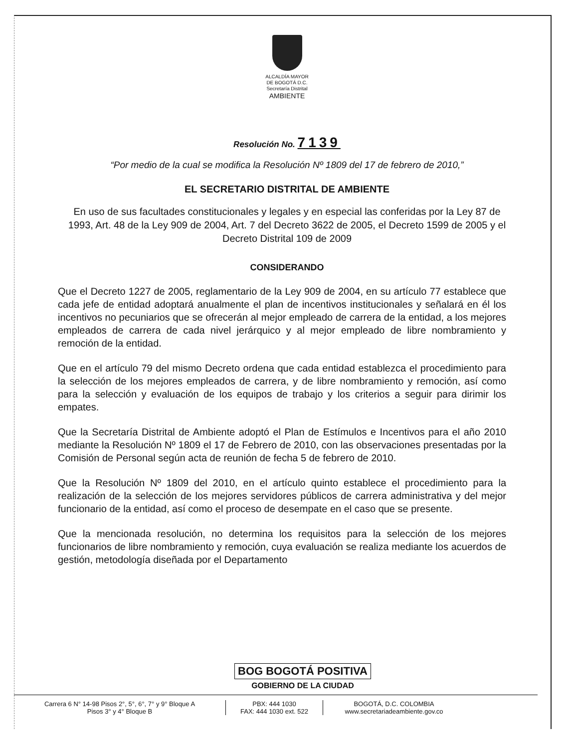ALCALDÍA MAYOR
DE BOGOTÁ D.C.
Secretaría Distrital
AMBIENTE
Resolución No. 7139
“Por medio de la cual se modifica la Resolución Nº 1809 del 17 de febrero de 2010,”
EL SECRETARIO DISTRITAL DE AMBIENTE
En uso de sus facultades constitucionales y legales y en especial las conferidas por la Ley 87 de 1993, Art. 48 de la Ley 909 de 2004, Art. 7 del Decreto 3622 de 2005, el Decreto 1599 de 2005 y el Decreto Distrital 109 de 2009
CONSIDERANDO
Que el Decreto 1227 de 2005, reglamentario de la Ley 909 de 2004, en su artículo 77 establece que cada jefe de entidad adoptará anualmente el plan de incentivos institucionales y señalará en él los incentivos no pecuniarios que se ofrecerán al mejor empleado de carrera de la entidad, a los mejores empleados de carrera de cada nivel jerárquico y al mejor empleado de libre nombramiento y remoción de la entidad.
Que en el artículo 79 del mismo Decreto ordena que cada entidad establezca el procedimiento para la selección de los mejores empleados de carrera, y de libre nombramiento y remoción, así como para la selección y evaluación de los equipos de trabajo y los criterios a seguir para dirimir los empates.
Que la Secretaría Distrital de Ambiente adoptó el Plan de Estímulos e Incentivos para el año 2010 mediante la Resolución Nº 1809 el 17 de Febrero de 2010, con las observaciones presentadas por la Comisión de Personal según acta de reunión de fecha 5 de febrero de 2010.
Que la Resolución Nº 1809 del 2010, en el artículo quinto establece el procedimiento para la realización de la selección de los mejores servidores públicos de carrera administrativa y del mejor funcionario de la entidad, así como el proceso de desempate en el caso que se presente.
Que la mencionada resolución, no determina los requisitos para la selección de los mejores funcionarios de libre nombramiento y remoción, cuya evaluación se realiza mediante los acuerdos de gestión, metodología diseñada por el Departamento
BOG BOGOTÁ POSITIVA
GOBIERNO DE LA CIUDAD
Carrera 6 N° 14-98 Pisos 2°, 5°, 6°, 7° y 9° Bloque A
Pisos 3° y 4° Bloque B
PBX: 444 1030
FAX: 444 1030 ext. 522
BOGOTÁ, D.C. COLOMBIA
www.secretariadeambiente.gov.co